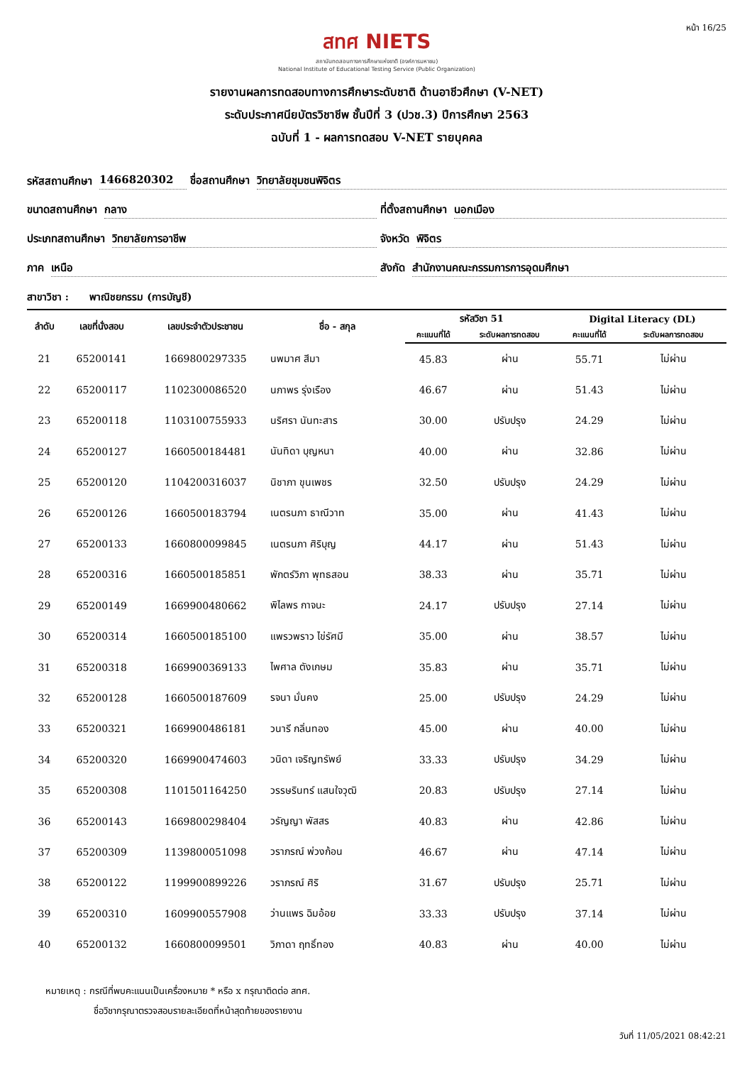หน้า 16/25
สทศ NIETS
สถาบันทดสอบทางการศึกษาแห่งชาติ (องค์การมหาชน)
National Institute of Educational Testing Service (Public Organization)
รายงานผลการทดสอบทางการศึกษาระดับชาติ ด้านอาชีวศึกษา (V-NET)
ระดับประกาศนียบัตรวิชาชีพ ชั้นปีที่ 3 (ปวช.3) ปีการศึกษา 2563
ฉบับที่ 1 - ผลการทดสอบ V-NET รายบุคคล
รหัสสถานศึกษา 1466820302
ชื่อสถานศึกษา วิทยาลัยชุมชนพิจิตร
ขนาดสถานศึกษา กลาง
ที่ตั้งสถานศึกษา นอกเมือง
ประเภทสถานศึกษา วิทยาลัยการอาชีพ
จังหวัด พิจิตร
ภาค เหนือ
สังกัด สำนักงานคณะกรรมการการอุดมศึกษา
สาขาวิชา : พาณิชยกรรม (การบัญชี)
| ลำดับ | เลขที่นั่งสอบ | เลขประจำตัวประชาชน | ชื่อ - สกุล | รหัสวิชา 51 | | Digital Literacy (DL) | |
| --- | --- | --- | --- | --- | --- | --- | --- |
| | | | | คะแนนที่ได้ | ระดับผลการทดสอบ | คะแนนที่ได้ | ระดับผลการทดสอบ |
| 21 | 65200141 | 1669800297335 | นพมาศ สีมา | 45.83 | ผ่าน | 55.71 | ไม่ผ่าน |
| 22 | 65200117 | 1102300086520 | นภาพร รุ่งเรือง | 46.67 | ผ่าน | 51.43 | ไม่ผ่าน |
| 23 | 65200118 | 1103100755933 | นริศรา นันทะสาร | 30.00 | ปรับปรุง | 24.29 | ไม่ผ่าน |
| 24 | 65200127 | 1660500184481 | นันทิดา บุญหนา | 40.00 | ผ่าน | 32.86 | ไม่ผ่าน |
| 25 | 65200120 | 1104200316037 | นิชาภา ขุนเพชร | 32.50 | ปรับปรุง | 24.29 | ไม่ผ่าน |
| 26 | 65200126 | 1660500183794 | เนตรนภา ธาณีวาท | 35.00 | ผ่าน | 41.43 | ไม่ผ่าน |
| 27 | 65200133 | 1660800099845 | เนตรนภา ศิริบุญ | 44.17 | ผ่าน | 51.43 | ไม่ผ่าน |
| 28 | 65200316 | 1660500185851 | พักตร์วิภา พุทธสอน | 38.33 | ผ่าน | 35.71 | ไม่ผ่าน |
| 29 | 65200149 | 1669900480662 | พิไลพร กาจนะ | 24.17 | ปรับปรุง | 27.14 | ไม่ผ่าน |
| 30 | 65200314 | 1660500185100 | แพรวพราว ไข่รัศมี | 35.00 | ผ่าน | 38.57 | ไม่ผ่าน |
| 31 | 65200318 | 1669900369133 | ไพศาล ตังเกษม | 35.83 | ผ่าน | 35.71 | ไม่ผ่าน |
| 32 | 65200128 | 1660500187609 | รจนา มั่นคง | 25.00 | ปรับปรุง | 24.29 | ไม่ผ่าน |
| 33 | 65200321 | 1669900486181 | วนารี กลิ่นทอง | 45.00 | ผ่าน | 40.00 | ไม่ผ่าน |
| 34 | 65200320 | 1669900474603 | วนิดา เจริญทรัพย์ | 33.33 | ปรับปรุง | 34.29 | ไม่ผ่าน |
| 35 | 65200308 | 1101501164250 | วรรษรินทร์ แสนใจวุฒิ | 20.83 | ปรับปรุง | 27.14 | ไม่ผ่าน |
| 36 | 65200143 | 1669800298404 | วรัญญา พัสสร | 40.83 | ผ่าน | 42.86 | ไม่ผ่าน |
| 37 | 65200309 | 1139800051098 | วราภรณ์ พ่วงก้อน | 46.67 | ผ่าน | 47.14 | ไม่ผ่าน |
| 38 | 65200122 | 1199900899226 | วราภรณ์ ศิริ | 31.67 | ปรับปรุง | 25.71 | ไม่ผ่าน |
| 39 | 65200310 | 1609900557908 | ว่านแพร ฉิมอ้อย | 33.33 | ปรับปรุง | 37.14 | ไม่ผ่าน |
| 40 | 65200132 | 1660800099501 | วิภาดา ฤทธิ์ทอง | 40.83 | ผ่าน | 40.00 | ไม่ผ่าน |
หมายเหตุ : กรณีที่พบคะแนนเป็นเครื่องหมาย * หรือ x กรุณาติดต่อ สทศ.
ชื่อวิชากรุณาตรวจสอบรายละเอียดที่หน้าสุดท้ายของรายงาน
วันที่ 11/05/2021 08:42:21